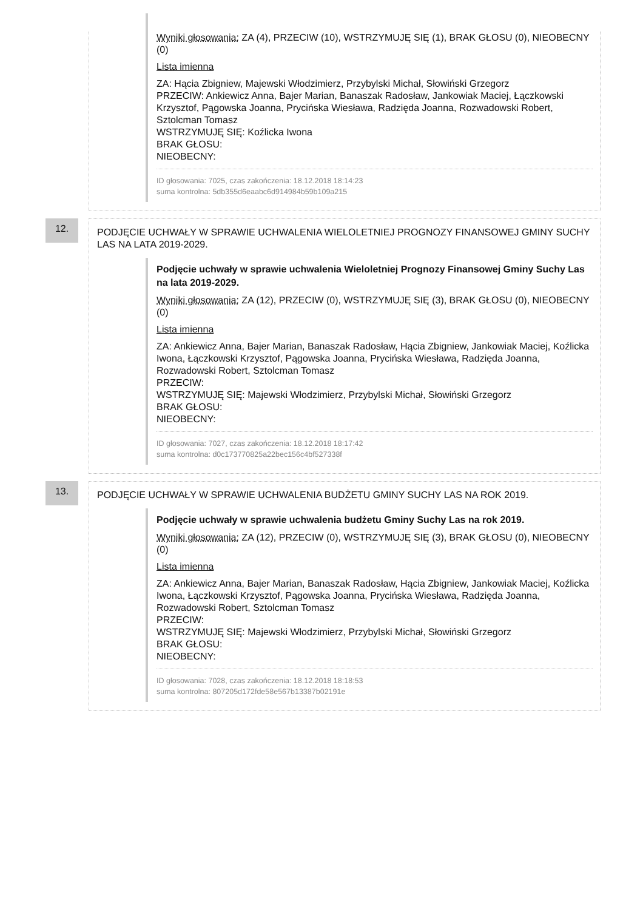Wyniki głosowania: ZA (4), PRZECIW (10), WSTRZYMUJĘ SIĘ (1), BRAK GŁOSU (0), NIEOBECNY (0)
Lista imienna
ZA: Hącia Zbigniew, Majewski Włodzimierz, Przybylski Michał, Słowiński Grzegorz
PRZECIW: Ankiewicz Anna, Bajer Marian, Banaszak Radosław, Jankowiak Maciej, Łączkowski Krzysztof, Pągowska Joanna, Prycińska Wiesława, Radzięda Joanna, Rozwadowski Robert, Sztolcman Tomasz
WSTRZYMUJĘ SIĘ: Koźlicka Iwona
BRAK GŁOSU:
NIEOBECNY:
ID głosowania: 7025, czas zakończenia: 18.12.2018 18:14:23
suma kontrolna: 5db355d6eaabc6d914984b59b109a215
12.
PODJĘCIE UCHWAŁY W SPRAWIE UCHWALENIA WIELOLETNIEJ PROGNOZY FINANSOWEJ GMINY SUCHY LAS NA LATA 2019-2029.
Podjęcie uchwały w sprawie uchwalenia Wieloletniej Prognozy Finansowej Gminy Suchy Las na lata 2019-2029.
Wyniki głosowania: ZA (12), PRZECIW (0), WSTRZYMUJĘ SIĘ (3), BRAK GŁOSU (0), NIEOBECNY (0)
Lista imienna
ZA: Ankiewicz Anna, Bajer Marian, Banaszak Radosław, Hącia Zbigniew, Jankowiak Maciej, Koźlicka Iwona, Łączkowski Krzysztof, Pągowska Joanna, Prycińska Wiesława, Radzięda Joanna, Rozwadowski Robert, Sztolcman Tomasz
PRZECIW:
WSTRZYMUJĘ SIĘ: Majewski Włodzimierz, Przybylski Michał, Słowiński Grzegorz
BRAK GŁOSU:
NIEOBECNY:
ID głosowania: 7027, czas zakończenia: 18.12.2018 18:17:42
suma kontrolna: d0c173770825a22bec156c4bf527338f
13.
PODJĘCIE UCHWAŁY W SPRAWIE UCHWALENIA BUDŻETU GMINY SUCHY LAS NA ROK 2019.
Podjęcie uchwały w sprawie uchwalenia budżetu Gminy Suchy Las na rok 2019.
Wyniki głosowania: ZA (12), PRZECIW (0), WSTRZYMUJĘ SIĘ (3), BRAK GŁOSU (0), NIEOBECNY (0)
Lista imienna
ZA: Ankiewicz Anna, Bajer Marian, Banaszak Radosław, Hącia Zbigniew, Jankowiak Maciej, Koźlicka Iwona, Łączkowski Krzysztof, Pągowska Joanna, Prycińska Wiesława, Radzięda Joanna, Rozwadowski Robert, Sztolcman Tomasz
PRZECIW:
WSTRZYMUJĘ SIĘ: Majewski Włodzimierz, Przybylski Michał, Słowiński Grzegorz
BRAK GŁOSU:
NIEOBECNY:
ID głosowania: 7028, czas zakończenia: 18.12.2018 18:18:53
suma kontrolna: 807205d172fde58e567b13387b02191e